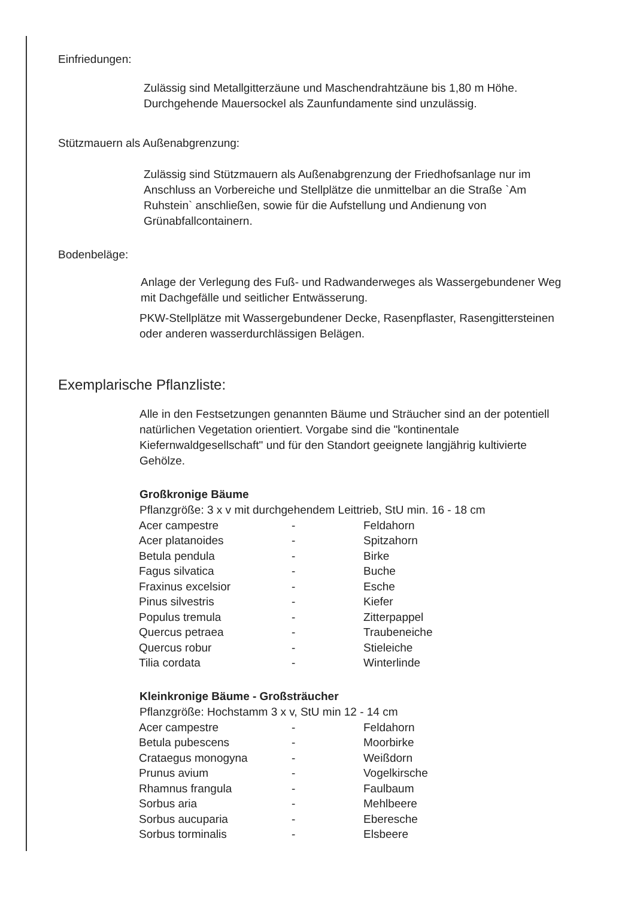Einfriedungen:
Zulässig sind Metallgitterzäune und Maschendrahtzäune bis 1,80 m Höhe. Durchgehende Mauersockel als Zaunfundamente sind unzulässig.
Stützmauern als Außenabgrenzung:
Zulässig sind Stützmauern als Außenabgrenzung der Friedhofsanlage nur im Anschluss an Vorbereiche und Stellplätze die unmittelbar an die Straße `Am Ruhstein` anschließen, sowie für die Aufstellung und Andienung von Grünabfallcontainern.
Bodenbeläge:
Anlage der Verlegung des Fuß- und Radwanderweges als Wassergebundener Weg mit Dachgefälle und seitlicher Entwässerung.
PKW-Stellplätze mit Wassergebundener Decke, Rasenpflaster, Rasengittersteinen oder anderen wasserdurchlässigen Belägen.
Exemplarische Pflanzliste:
Alle in den Festsetzungen genannten Bäume und Sträucher sind an der potentiell natürlichen Vegetation orientiert. Vorgabe sind die "kontinentale Kiefernwaldgesellschaft" und für den Standort geeignete langjährig kultivierte Gehölze.
Großkronige Bäume
Pflanzgröße: 3 x v mit durchgehendem Leittrieb, StU min. 16 - 18 cm
| Acer campestre | - | Feldahorn |
| Acer platanoides | - | Spitzahorn |
| Betula pendula | - | Birke |
| Fagus silvatica | - | Buche |
| Fraxinus excelsior | - | Esche |
| Pinus silvestris | - | Kiefer |
| Populus tremula | - | Zitterpappel |
| Quercus petraea | - | Traubeneiche |
| Quercus robur | - | Stieleiche |
| Tilia cordata | - | Winterlinde |
Kleinkronige Bäume - Großsträucher
Pflanzgröße: Hochstamm 3 x v, StU min 12 - 14 cm
| Acer campestre | - | Feldahorn |
| Betula pubescens | - | Moorbirke |
| Crataegus monogyna | - | Weißdorn |
| Prunus avium | - | Vogelkirsche |
| Rhamnus frangula | - | Faulbaum |
| Sorbus aria | - | Mehlbeere |
| Sorbus aucuparia | - | Eberesche |
| Sorbus torminalis | - | Elsbeere |